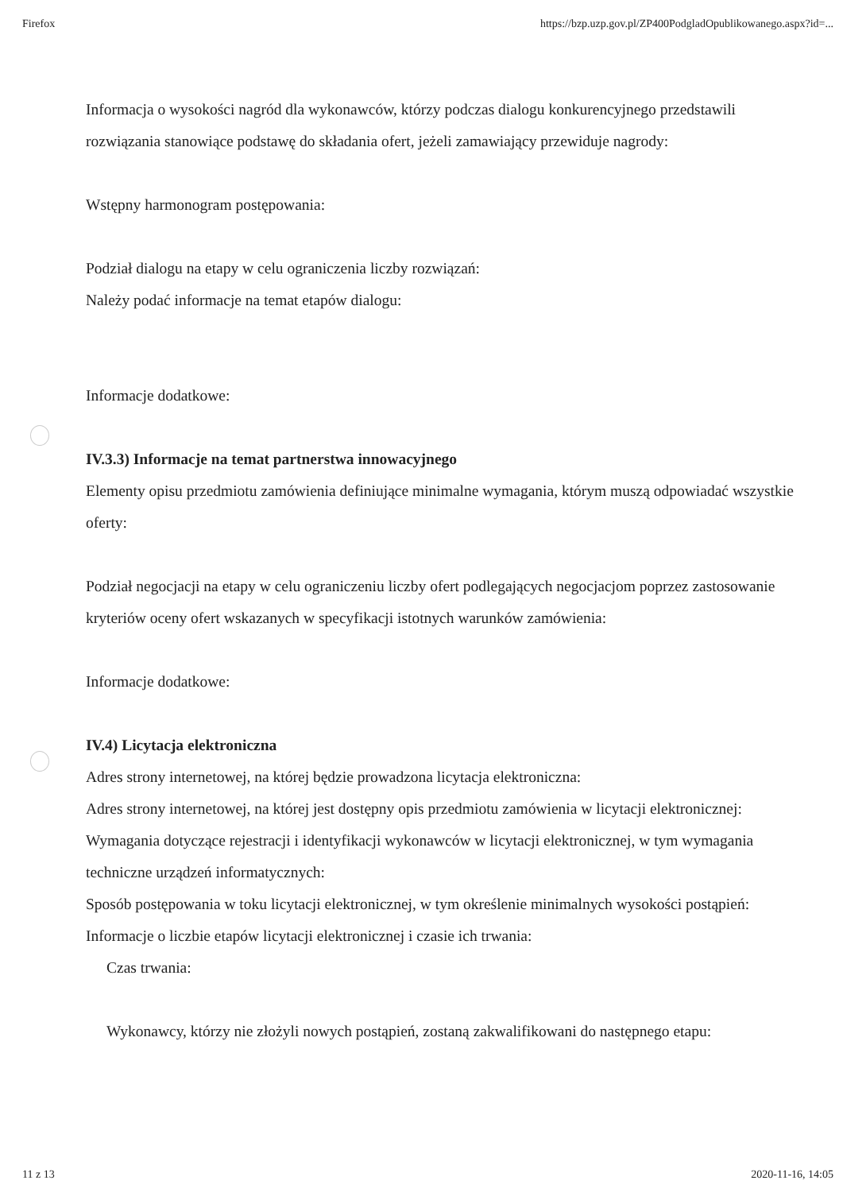Firefox https://bzp.uzp.gov.pl/ZP400PodgladOpublikowanego.aspx?id=...
Informacja o wysokości nagród dla wykonawców, którzy podczas dialogu konkurencyjnego przedstawili rozwiązania stanowiące podstawę do składania ofert, jeżeli zamawiający przewiduje nagrody:
Wstępny harmonogram postępowania:
Podział dialogu na etapy w celu ograniczenia liczby rozwiązań:
Należy podać informacje na temat etapów dialogu:
Informacje dodatkowe:
IV.3.3) Informacje na temat partnerstwa innowacyjnego
Elementy opisu przedmiotu zamówienia definiujące minimalne wymagania, którym muszą odpowiadać wszystkie oferty:
Podział negocjacji na etapy w celu ograniczeniu liczby ofert podlegających negocjacjom poprzez zastosowanie kryteriów oceny ofert wskazanych w specyfikacji istotnych warunków zamówienia:
Informacje dodatkowe:
IV.4) Licytacja elektroniczna
Adres strony internetowej, na której będzie prowadzona licytacja elektroniczna:
Adres strony internetowej, na której jest dostępny opis przedmiotu zamówienia w licytacji elektronicznej:
Wymagania dotyczące rejestracji i identyfikacji wykonawców w licytacji elektronicznej, w tym wymagania techniczne urządzeń informatycznych:
Sposób postępowania w toku licytacji elektronicznej, w tym określenie minimalnych wysokości postąpień:
Informacje o liczbie etapów licytacji elektronicznej i czasie ich trwania:
Czas trwania:
Wykonawcy, którzy nie złożyli nowych postąpień, zostaną zakwalifikowani do następnego etapu:
11 z 13 2020-11-16, 14:05